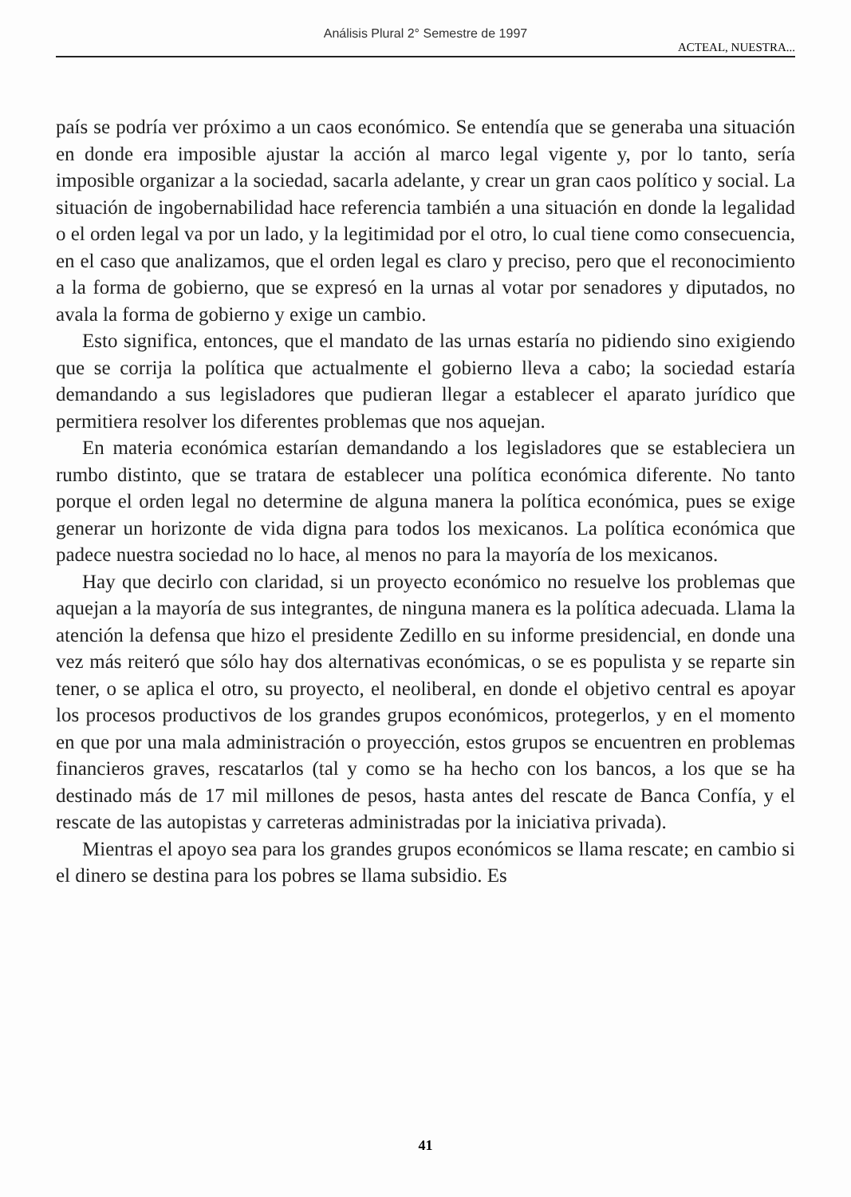Análisis Plural 2° Semestre de 1997
ACTEAL, NUESTRA...
país se podría ver próximo a un caos económico. Se entendía que se generaba una situación en donde era imposible ajustar la acción al marco legal vigente y, por lo tanto, sería imposible organizar a la sociedad, sacarla adelante, y crear un gran caos político y social. La situación de ingobernabilidad hace referencia también a una situación en donde la legalidad o el orden legal va por un lado, y la legitimidad por el otro, lo cual tiene como consecuencia, en el caso que analizamos, que el orden legal es claro y preciso, pero que el reconocimiento a la forma de gobierno, que se expresó en la urnas al votar por senadores y diputados, no avala la forma de gobierno y exige un cambio.
Esto significa, entonces, que el mandato de las urnas estaría no pidiendo sino exigiendo que se corrija la política que actualmente el gobierno lleva a cabo; la sociedad estaría demandando a sus legisladores que pudieran llegar a establecer el aparato jurídico que permitiera resolver los diferentes problemas que nos aquejan.
En materia económica estarían demandando a los legisladores que se estableciera un rumbo distinto, que se tratara de establecer una política económica diferente. No tanto porque el orden legal no determine de alguna manera la política económica, pues se exige generar un horizonte de vida digna para todos los mexicanos. La política económica que padece nuestra sociedad no lo hace, al menos no para la mayoría de los mexicanos.
Hay que decirlo con claridad, si un proyecto económico no resuelve los problemas que aquejan a la mayoría de sus integrantes, de ninguna manera es la política adecuada. Llama la atención la defensa que hizo el presidente Zedillo en su informe presidencial, en donde una vez más reiteró que sólo hay dos alternativas económicas, o se es populista y se reparte sin tener, o se aplica el otro, su proyecto, el neoliberal, en donde el objetivo central es apoyar los procesos productivos de los grandes grupos económicos, protegerlos, y en el momento en que por una mala administración o proyección, estos grupos se encuentren en problemas financieros graves, rescatarlos (tal y como se ha hecho con los bancos, a los que se ha destinado más de 17 mil millones de pesos, hasta antes del rescate de Banca Confía, y el rescate de las autopistas y carreteras administradas por la iniciativa privada).
Mientras el apoyo sea para los grandes grupos económicos se llama rescate; en cambio si el dinero se destina para los pobres se llama subsidio. Es
41